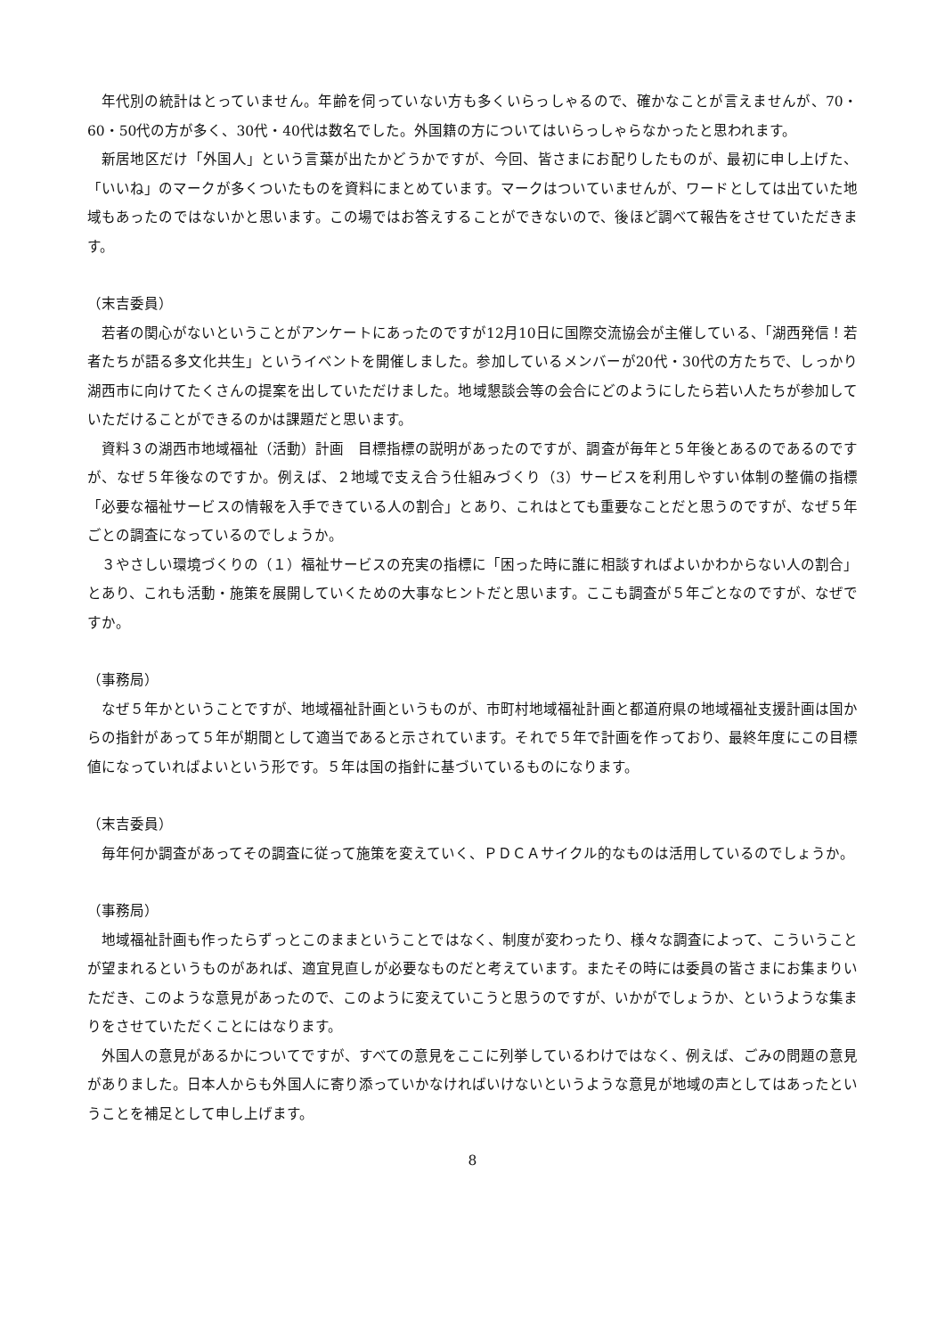年代別の統計はとっていません。年齢を伺っていない方も多くいらっしゃるので、確かなことが言えませんが、70・60・50代の方が多く、30代・40代は数名でした。外国籍の方についてはいらっしゃらなかったと思われます。
新居地区だけ「外国人」という言葉が出たかどうかですが、今回、皆さまにお配りしたものが、最初に申し上げた、「いいね」のマークが多くついたものを資料にまとめています。マークはついていませんが、ワードとしては出ていた地域もあったのではないかと思います。この場ではお答えすることができないので、後ほど調べて報告をさせていただきます。
（末吉委員）
若者の関心がないということがアンケートにあったのですが12月10日に国際交流協会が主催している、「湖西発信！若者たちが語る多文化共生」というイベントを開催しました。参加しているメンバーが20代・30代の方たちで、しっかり湖西市に向けてたくさんの提案を出していただけました。地域懇談会等の会合にどのようにしたら若い人たちが参加していただけることができるのかは課題だと思います。
資料３の湖西市地域福祉（活動）計画　目標指標の説明があったのですが、調査が毎年と５年後とあるのであるのですが、なぜ５年後なのですか。例えば、２地域で支え合う仕組みづくり（3）サービスを利用しやすい体制の整備の指標「必要な福祉サービスの情報を入手できている人の割合」とあり、これはとても重要なことだと思うのですが、なぜ５年ごとの調査になっているのでしょうか。
３やさしい環境づくりの（１）福祉サービスの充実の指標に「困った時に誰に相談すればよいかわからない人の割合」とあり、これも活動・施策を展開していくための大事なヒントだと思います。ここも調査が５年ごとなのですが、なぜですか。
（事務局）
なぜ５年かということですが、地域福祉計画というものが、市町村地域福祉計画と都道府県の地域福祉支援計画は国からの指針があって５年が期間として適当であると示されています。それで５年で計画を作っており、最終年度にこの目標値になっていればよいという形です。５年は国の指針に基づいているものになります。
（末吉委員）
毎年何か調査があってその調査に従って施策を変えていく、ＰＤＣＡサイクル的なものは活用しているのでしょうか。
（事務局）
地域福祉計画も作ったらずっとこのままということではなく、制度が変わったり、様々な調査によって、こういうことが望まれるというものがあれば、適宜見直しが必要なものだと考えています。またその時には委員の皆さまにお集まりいただき、このような意見があったので、このように変えていこうと思うのですが、いかがでしょうか、というような集まりをさせていただくことにはなります。
外国人の意見があるかについてですが、すべての意見をここに列挙しているわけではなく、例えば、ごみの問題の意見がありました。日本人からも外国人に寄り添っていかなければいけないというような意見が地域の声としてはあったということを補足として申し上げます。
8